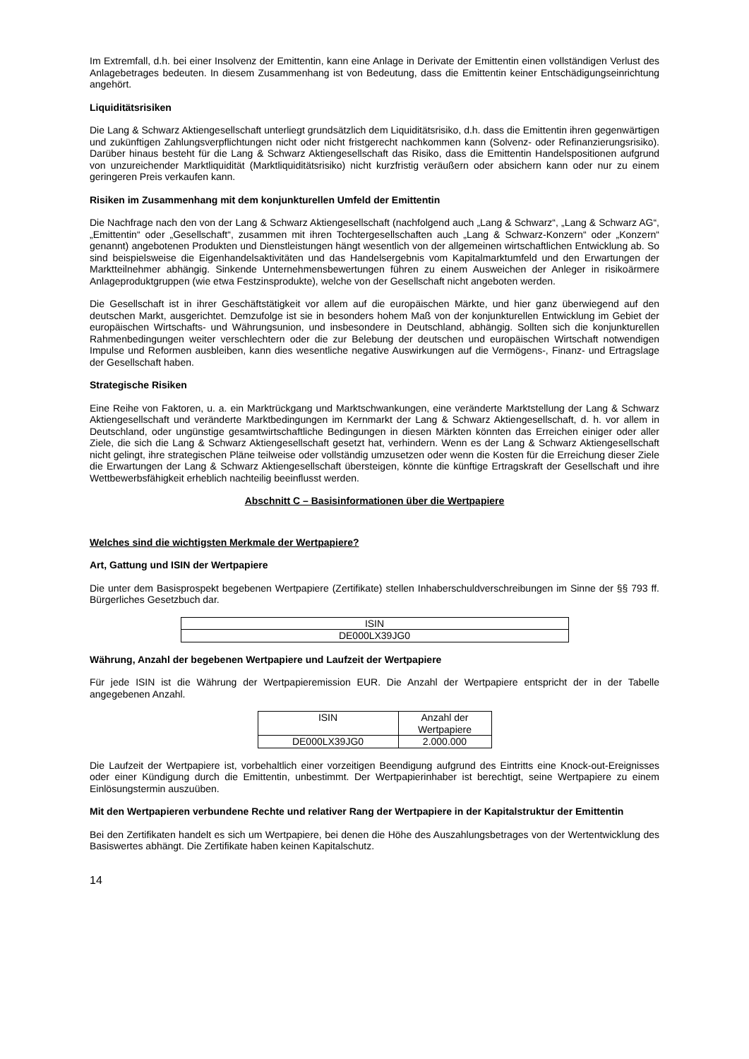Im Extremfall, d.h. bei einer Insolvenz der Emittentin, kann eine Anlage in Derivate der Emittentin einen vollständigen Verlust des Anlagebetrages bedeuten. In diesem Zusammenhang ist von Bedeutung, dass die Emittentin keiner Entschädigungseinrichtung angehört.
Liquiditätsrisiken
Die Lang & Schwarz Aktiengesellschaft unterliegt grundsätzlich dem Liquiditätsrisiko, d.h. dass die Emittentin ihren gegenwärtigen und zukünftigen Zahlungsverpflichtungen nicht oder nicht fristgerecht nachkommen kann (Solvenz- oder Refinanzierungsrisiko). Darüber hinaus besteht für die Lang & Schwarz Aktiengesellschaft das Risiko, dass die Emittentin Handelspositionen aufgrund von unzureichender Marktliquidität (Marktliquiditätsrisiko) nicht kurzfristig veräußern oder absichern kann oder nur zu einem geringeren Preis verkaufen kann.
Risiken im Zusammenhang mit dem konjunkturellen Umfeld der Emittentin
Die Nachfrage nach den von der Lang & Schwarz Aktiengesellschaft (nachfolgend auch „Lang & Schwarz“, „Lang & Schwarz AG“, „Emittentin“ oder „Gesellschaft“, zusammen mit ihren Tochtergesellschaften auch „Lang & Schwarz-Konzern“ oder „Konzern“ genannt) angebotenen Produkten und Dienstleistungen hängt wesentlich von der allgemeinen wirtschaftlichen Entwicklung ab. So sind beispielsweise die Eigenhandelsaktivitäten und das Handelsergebnis vom Kapitalmarktumfeld und den Erwartungen der Marktteilnehmer abhängig. Sinkende Unternehmensbewertungen führen zu einem Ausweichen der Anleger in risikoärmere Anlageproduktgruppen (wie etwa Festzinsprodukte), welche von der Gesellschaft nicht angeboten werden.
Die Gesellschaft ist in ihrer Geschäftstätigkeit vor allem auf die europäischen Märkte, und hier ganz überwiegend auf den deutschen Markt, ausgerichtet. Demzufolge ist sie in besonders hohem Maß von der konjunkturellen Entwicklung im Gebiet der europäischen Wirtschafts- und Währungsunion, und insbesondere in Deutschland, abhängig. Sollten sich die konjunkturellen Rahmenbedingungen weiter verschlechtern oder die zur Belebung der deutschen und europäischen Wirtschaft notwendigen Impulse und Reformen ausbleiben, kann dies wesentliche negative Auswirkungen auf die Vermögens-, Finanz- und Ertragslage der Gesellschaft haben.
Strategische Risiken
Eine Reihe von Faktoren, u. a. ein Marktrückgang und Marktschwankungen, eine veränderte Marktstellung der Lang & Schwarz Aktiengesellschaft und veränderte Marktbedingungen im Kernmarkt der Lang & Schwarz Aktiengesellschaft, d. h. vor allem in Deutschland, oder ungünstige gesamtwirtschaftliche Bedingungen in diesen Märkten könnten das Erreichen einiger oder aller Ziele, die sich die Lang & Schwarz Aktiengesellschaft gesetzt hat, verhindern. Wenn es der Lang & Schwarz Aktiengesellschaft nicht gelingt, ihre strategischen Pläne teilweise oder vollständig umzusetzen oder wenn die Kosten für die Erreichung dieser Ziele die Erwartungen der Lang & Schwarz Aktiengesellschaft übersteigen, könnte die künftige Ertragskraft der Gesellschaft und ihre Wettbewerbsfähigkeit erheblich nachteilig beeinflusst werden.
Abschnitt C – Basisinformationen über die Wertpapiere
Welches sind die wichtigsten Merkmale der Wertpapiere?
Art, Gattung und ISIN der Wertpapiere
Die unter dem Basisprospekt begebenen Wertpapiere (Zertifikate) stellen Inhaberschuldverschreibungen im Sinne der §§ 793 ff. Bürgerliches Gesetzbuch dar.
| ISIN |
| --- |
| DE000LX39JG0 |
Währung, Anzahl der begebenen Wertpapiere und Laufzeit der Wertpapiere
Für jede ISIN ist die Währung der Wertpapieremission EUR. Die Anzahl der Wertpapiere entspricht der in der Tabelle angegebenen Anzahl.
| ISIN | Anzahl der Wertpapiere |
| --- | --- |
| DE000LX39JG0 | 2.000.000 |
Die Laufzeit der Wertpapiere ist, vorbehaltlich einer vorzeitigen Beendigung aufgrund des Eintritts eine Knock-out-Ereignisses oder einer Kündigung durch die Emittentin, unbestimmt. Der Wertpapierinhaber ist berechtigt, seine Wertpapiere zu einem Einlösungstermin auszuüben.
Mit den Wertpapieren verbundene Rechte und relativer Rang der Wertpapiere in der Kapitalstruktur der Emittentin
Bei den Zertifikaten handelt es sich um Wertpapiere, bei denen die Höhe des Auszahlungsbetrages von der Wertentwicklung des Basiswertes abhängt. Die Zertifikate haben keinen Kapitalschutz.
14